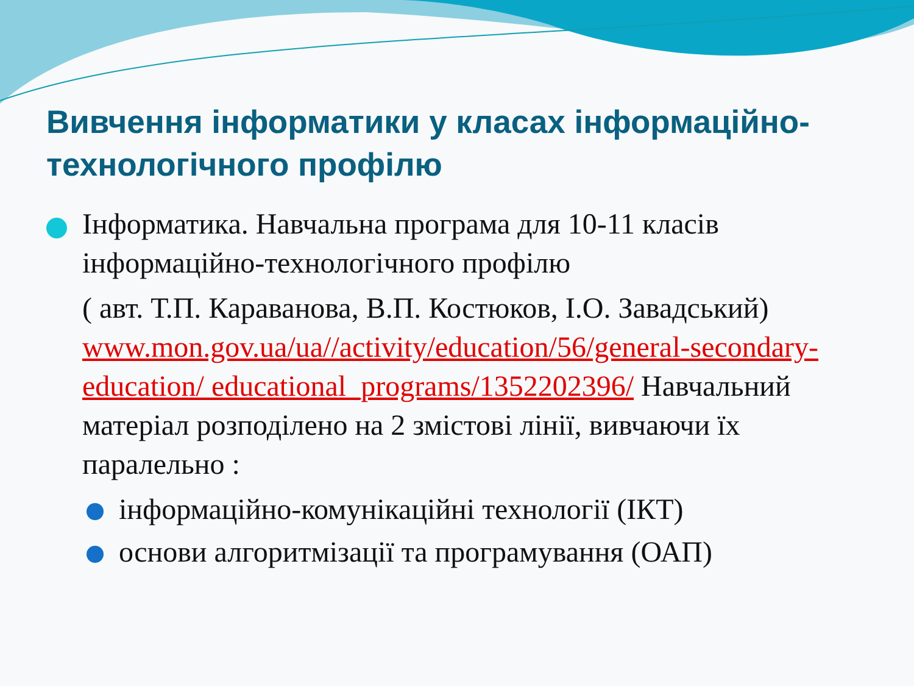Вивчення інформатики у класах інформаційно-технологічного профілю
Інформатика. Навчальна програма для 10-11 класів інформаційно-технологічного профілю
( авт. Т.П. Караванова, В.П. Костюков, І.О. Завадський) www.mon.gov.ua/ua//activity/education/56/general-secondary-education/ educational_programs/1352202396/ Навчальний матеріал розподілено на 2 змістові лінії, вивчаючи їх паралельно :
інформаційно-комунікаційні технології (ІКТ)
основи алгоритмізації та програмування (ОАП)